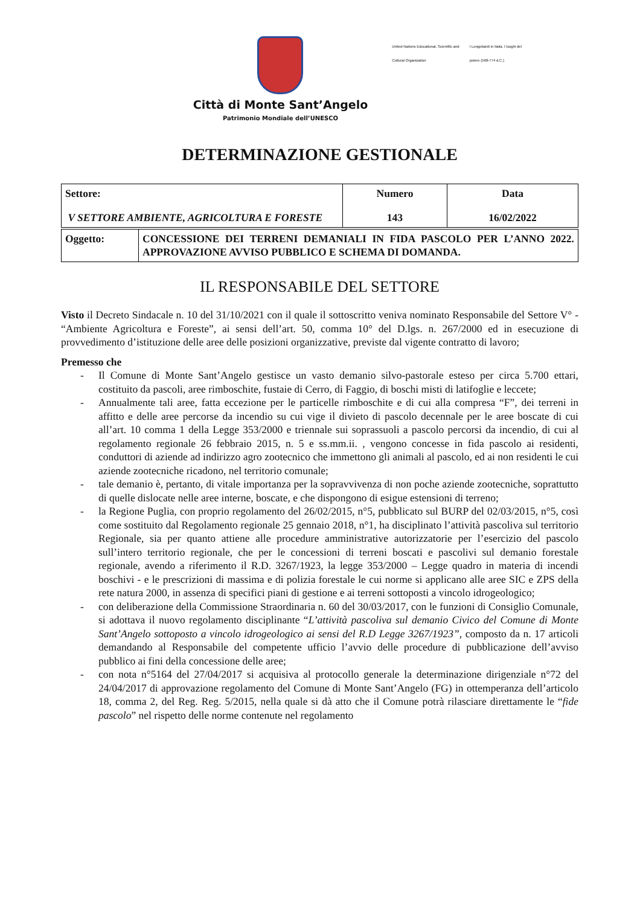Città di Monte Sant’Angelo
Patrimonio Mondiale dell’UNESCO
United Nations Educational, Scientific and Cultural Organization
I Longobardi in Italia. I luoghi del potere (568-774 d.C.)
DETERMINAZIONE GESTIONALE
| Settore: | Numero | Data |
| V SETTORE AMBIENTE, AGRICOLTURA E FORESTE | 143 | 16/02/2022 |
| Oggetto: | CONCESSIONE DEI TERRENI DEMANIALI IN FIDA PASCOLO PER L’ANNO 2022. APPROVAZIONE AVVISO PUBBLICO E SCHEMA DI DOMANDA. |
IL RESPONSABILE DEL SETTORE
Visto il Decreto Sindacale n. 10 del 31/10/2021 con il quale il sottoscritto veniva nominato Responsabile del Settore V° - “Ambiente Agricoltura e Foreste”, ai sensi dell’art. 50, comma 10° del D.lgs. n. 267/2000 ed in esecuzione di provvedimento d’istituzione delle aree delle posizioni organizzative, previste dal vigente contratto di lavoro;
Premesso che
- Il Comune di Monte Sant’Angelo gestisce un vasto demanio silvo-pastorale esteso per circa 5.700 ettari, costituito da pascoli, aree rimboschite, fustaie di Cerro, di Faggio, di boschi misti di latifoglie e leccete;
- Annualmente tali aree, fatta eccezione per le particelle rimboschite e di cui alla compresa “F”, dei terreni in affitto e delle aree percorse da incendio su cui vige il divieto di pascolo decennale per le aree boscate di cui all’art. 10 comma 1 della Legge 353/2000 e triennale sui soprassuoli a pascolo percorsi da incendio, di cui al regolamento regionale 26 febbraio 2015, n. 5 e ss.mm.ii. , vengono concesse in fida pascolo ai residenti, conduttori di aziende ad indirizzo agro zootecnico che immettono gli animali al pascolo, ed ai non residenti le cui aziende zootecniche ricadono, nel territorio comunale;
- tale demanio è, pertanto, di vitale importanza per la sopravvivenza di non poche aziende zootecniche, soprattutto di quelle dislocate nelle aree interne, boscate, e che dispongono di esigue estensioni di terreno;
- la Regione Puglia, con proprio regolamento del 26/02/2015, n°5, pubblicato sul BURP del 02/03/2015, n°5, così come sostituito dal Regolamento regionale 25 gennaio 2018, n°1, ha disciplinato l’attività pascoliva sul territorio Regionale, sia per quanto attiene alle procedure amministrative autorizzatorie per l’esercizio del pascolo sull’intero territorio regionale, che per le concessioni di terreni boscati e pascolivi sul demanio forestale regionale, avendo a riferimento il R.D. 3267/1923, la legge 353/2000 – Legge quadro in materia di incendi boschivi - e le prescrizioni di massima e di polizia forestale le cui norme si applicano alle aree SIC e ZPS della rete natura 2000, in assenza di specifici piani di gestione e ai terreni sottoposti a vincolo idrogeologico;
- con deliberazione della Commissione Straordinaria n. 60 del 30/03/2017, con le funzioni di Consiglio Comunale, si adottava il nuovo regolamento disciplinante “L’attività pascoliva sul demanio Civico del Comune di Monte Sant’Angelo sottoposto a vincolo idrogeologico ai sensi del R.D Legge 3267/1923”, composto da n. 17 articoli demandando al Responsabile del competente ufficio l’avvio delle procedure di pubblicazione dell’avviso pubblico ai fini della concessione delle aree;
- con nota n°5164 del 27/04/2017 si acquisiva al protocollo generale la determinazione dirigenziale n°72 del 24/04/2017 di approvazione regolamento del Comune di Monte Sant’Angelo (FG) in ottemperanza dell’articolo 18, comma 2, del Reg. Reg. 5/2015, nella quale si dà atto che il Comune potrà rilasciare direttamente le “fide pascolo” nel rispetto delle norme contenute nel regolamento